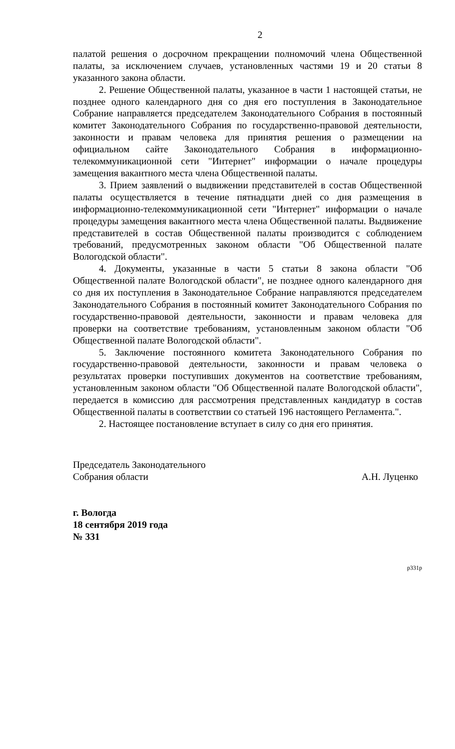2
палатой решения о досрочном прекращении полномочий члена Общественной палаты, за исключением случаев, установленных частями 19 и 20 статьи 8 указанного закона области.
2. Решение Общественной палаты, указанное в части 1 настоящей статьи, не позднее одного календарного дня со дня его поступления в Законодательное Собрание направляется председателем Законодательного Собрания в постоянный комитет Законодательного Собрания по государственно-правовой деятельности, законности и правам человека для принятия решения о размещении на официальном сайте Законодательного Собрания в информационно-телекоммуникационной сети "Интернет" информации о начале процедуры замещения вакантного места члена Общественной палаты.
3. Прием заявлений о выдвижении представителей в состав Общественной палаты осуществляется в течение пятнадцати дней со дня размещения в информационно-телекоммуникационной сети "Интернет" информации о начале процедуры замещения вакантного места члена Общественной палаты. Выдвижение представителей в состав Общественной палаты производится с соблюдением требований, предусмотренных законом области "Об Общественной палате Вологодской области".
4. Документы, указанные в части 5 статьи 8 закона области "Об Общественной палате Вологодской области", не позднее одного календарного дня со дня их поступления в Законодательное Собрание направляются председателем Законодательного Собрания в постоянный комитет Законодательного Собрания по государственно-правовой деятельности, законности и правам человека для проверки на соответствие требованиям, установленным законом области "Об Общественной палате Вологодской области".
5. Заключение постоянного комитета Законодательного Собрания по государственно-правовой деятельности, законности и правам человека о результатах проверки поступивших документов на соответствие требованиям, установленным законом области "Об Общественной палате Вологодской области", передается в комиссию для рассмотрения представленных кандидатур в состав Общественной палаты в соответствии со статьей 196 настоящего Регламента.".
2. Настоящее постановление вступает в силу со дня его принятия.
Председатель Законодательного
Собрания области
А.Н. Луценко
г. Вологда
18 сентября 2019 года
№ 331
р331р